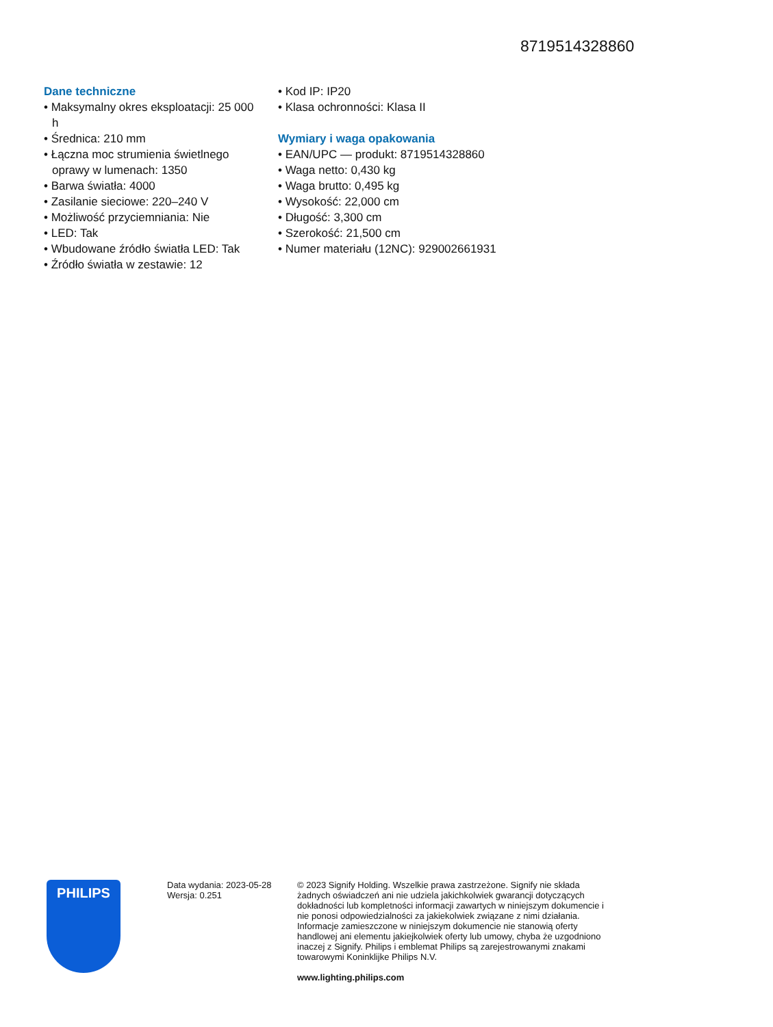8719514328860
Dane techniczne
• Maksymalny okres eksploatacji: 25 000 h
• Średnica: 210 mm
• Łączna moc strumienia świetlnego oprawy w lumenach: 1350
• Barwa światła: 4000
• Zasilanie sieciowe: 220–240 V
• Możliwość przyciemniania: Nie
• LED: Tak
• Wbudowane źródło światła LED: Tak
• Źródło światła w zestawie: 12
• Kod IP: IP20
• Klasa ochronności: Klasa II
Wymiary i waga opakowania
• EAN/UPC — produkt: 8719514328860
• Waga netto: 0,430 kg
• Waga brutto: 0,495 kg
• Wysokość: 22,000 cm
• Długość: 3,300 cm
• Szerokość: 21,500 cm
• Numer materiału (12NC): 929002661931
PHILIPS
Data wydania: 2023-05-28
Wersja: 0.251
© 2023 Signify Holding. Wszelkie prawa zastrzeżone. Signify nie składa żadnych oświadczeń ani nie udziela jakichkolwiek gwarancji dotyczących dokładności lub kompletności informacji zawartych w niniejszym dokumencie i nie ponosi odpowiedzialności za jakiekolwiek związane z nimi działania. Informacje zamieszczone w niniejszym dokumencie nie stanowią oferty handlowej ani elementu jakiejkolwiek oferty lub umowy, chyba że uzgodniono inaczej z Signify. Philips i emblemat Philips są zarejestrowanymi znakami towarowymi Koninklijke Philips N.V.
www.lighting.philips.com